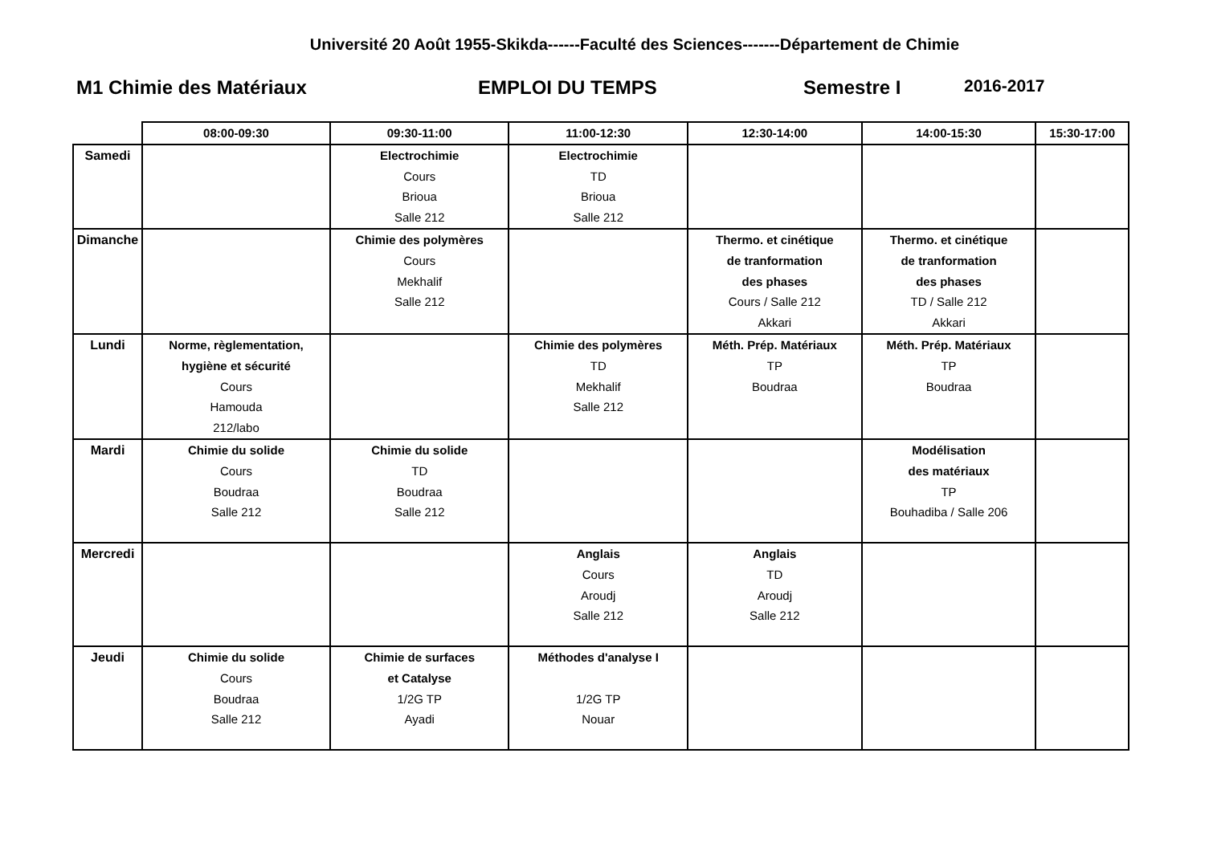Université 20 Août 1955-Skikda------Faculté des Sciences-------Département de Chimie
M1 Chimie des Matériaux EMPLOI DU TEMPS Semestre I 2016-2017
| | 08:00-09:30 | 09:30-11:00 | 11:00-12:30 | 12:30-14:00 | 14:00-15:30 | 15:30-17:00 |
| --- | --- | --- | --- | --- | --- | --- |
| Samedi | | Electrochimie Cours Brioua Salle 212 | Electrochimie TD Brioua Salle 212 | | | |
| Dimanche | | Chimie des polymères Cours Mekhalif Salle 212 | | Thermo. et cinétique de tranformation des phases Cours / Salle 212 Akkari | Thermo. et cinétique de tranformation des phases TD / Salle 212 Akkari | |
| Lundi | Norme, règlementation, hygiène et sécurité Cours Hamouda 212/labo | | Chimie des polymères TD Mekhalif Salle 212 | Méth. Prép. Matériaux TP Boudraa | Méth. Prép. Matériaux TP Boudraa | |
| Mardi | Chimie du solide Cours Boudraa Salle 212 | Chimie du solide TD Boudraa Salle 212 | | | Modélisation des matériaux TP Bouhadiba / Salle 206 | |
| Mercredi | | | Anglais Cours Aroudj Salle 212 | Anglais TD Aroudj Salle 212 | | |
| Jeudi | Chimie du solide Cours Boudraa Salle 212 | Chimie de surfaces et Catalyse 1/2G TP Ayadi | Méthodes d'analyse I 1/2G TP Nouar | | | |